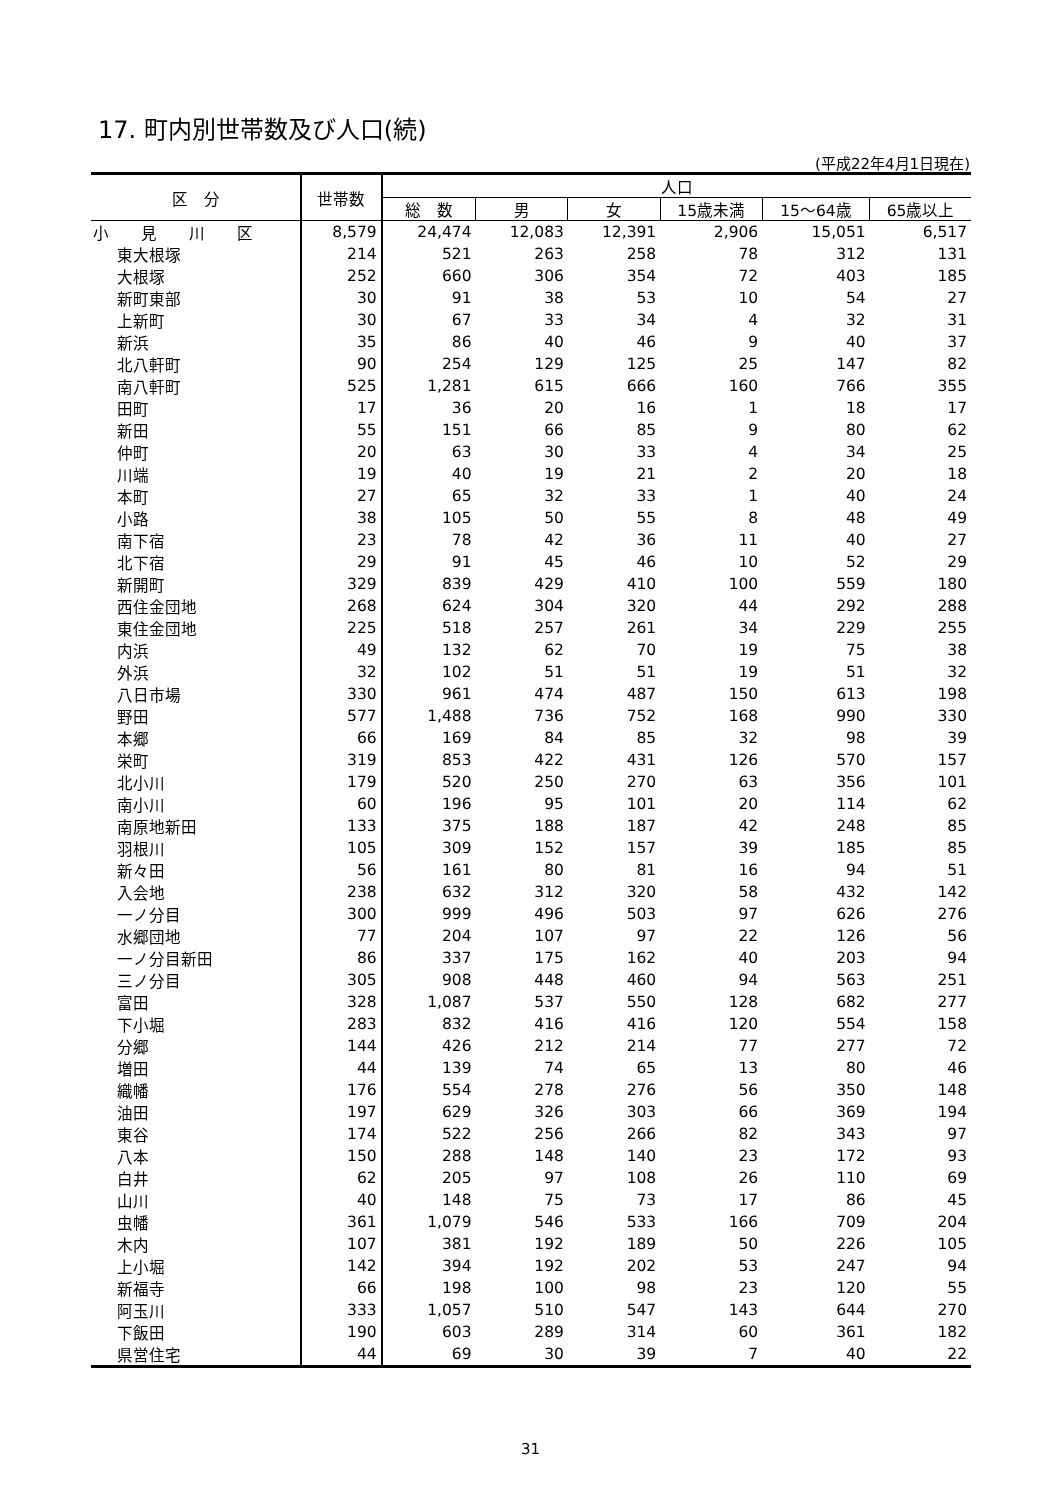17. 町内別世帯数及び人口(続)
(平成22年4月1日現在)
| 区 分 | 世帯数 | 人口 | | | | | |
| --- | --- | --- | --- | --- | --- | --- | --- |
| | | 総 数 | 男 | 女 | 15歳未満 | 15～64歳 | 65歳以上 |
| 小 見 川 区 | 8,579 | 24,474 | 12,083 | 12,391 | 2,906 | 15,051 | 6,517 |
| 東大根塚 | 214 | 521 | 263 | 258 | 78 | 312 | 131 |
| 大根塚 | 252 | 660 | 306 | 354 | 72 | 403 | 185 |
| 新町東部 | 30 | 91 | 38 | 53 | 10 | 54 | 27 |
| 上新町 | 30 | 67 | 33 | 34 | 4 | 32 | 31 |
| 新浜 | 35 | 86 | 40 | 46 | 9 | 40 | 37 |
| 北八軒町 | 90 | 254 | 129 | 125 | 25 | 147 | 82 |
| 南八軒町 | 525 | 1,281 | 615 | 666 | 160 | 766 | 355 |
| 田町 | 17 | 36 | 20 | 16 | 1 | 18 | 17 |
| 新田 | 55 | 151 | 66 | 85 | 9 | 80 | 62 |
| 仲町 | 20 | 63 | 30 | 33 | 4 | 34 | 25 |
| 川端 | 19 | 40 | 19 | 21 | 2 | 20 | 18 |
| 本町 | 27 | 65 | 32 | 33 | 1 | 40 | 24 |
| 小路 | 38 | 105 | 50 | 55 | 8 | 48 | 49 |
| 南下宿 | 23 | 78 | 42 | 36 | 11 | 40 | 27 |
| 北下宿 | 29 | 91 | 45 | 46 | 10 | 52 | 29 |
| 新開町 | 329 | 839 | 429 | 410 | 100 | 559 | 180 |
| 西住金団地 | 268 | 624 | 304 | 320 | 44 | 292 | 288 |
| 東住金団地 | 225 | 518 | 257 | 261 | 34 | 229 | 255 |
| 内浜 | 49 | 132 | 62 | 70 | 19 | 75 | 38 |
| 外浜 | 32 | 102 | 51 | 51 | 19 | 51 | 32 |
| 八日市場 | 330 | 961 | 474 | 487 | 150 | 613 | 198 |
| 野田 | 577 | 1,488 | 736 | 752 | 168 | 990 | 330 |
| 本郷 | 66 | 169 | 84 | 85 | 32 | 98 | 39 |
| 栄町 | 319 | 853 | 422 | 431 | 126 | 570 | 157 |
| 北小川 | 179 | 520 | 250 | 270 | 63 | 356 | 101 |
| 南小川 | 60 | 196 | 95 | 101 | 20 | 114 | 62 |
| 南原地新田 | 133 | 375 | 188 | 187 | 42 | 248 | 85 |
| 羽根川 | 105 | 309 | 152 | 157 | 39 | 185 | 85 |
| 新々田 | 56 | 161 | 80 | 81 | 16 | 94 | 51 |
| 入会地 | 238 | 632 | 312 | 320 | 58 | 432 | 142 |
| 一ノ分目 | 300 | 999 | 496 | 503 | 97 | 626 | 276 |
| 水郷団地 | 77 | 204 | 107 | 97 | 22 | 126 | 56 |
| 一ノ分目新田 | 86 | 337 | 175 | 162 | 40 | 203 | 94 |
| 三ノ分目 | 305 | 908 | 448 | 460 | 94 | 563 | 251 |
| 富田 | 328 | 1,087 | 537 | 550 | 128 | 682 | 277 |
| 下小堀 | 283 | 832 | 416 | 416 | 120 | 554 | 158 |
| 分郷 | 144 | 426 | 212 | 214 | 77 | 277 | 72 |
| 増田 | 44 | 139 | 74 | 65 | 13 | 80 | 46 |
| 織幡 | 176 | 554 | 278 | 276 | 56 | 350 | 148 |
| 油田 | 197 | 629 | 326 | 303 | 66 | 369 | 194 |
| 東谷 | 174 | 522 | 256 | 266 | 82 | 343 | 97 |
| 八本 | 150 | 288 | 148 | 140 | 23 | 172 | 93 |
| 白井 | 62 | 205 | 97 | 108 | 26 | 110 | 69 |
| 山川 | 40 | 148 | 75 | 73 | 17 | 86 | 45 |
| 虫幡 | 361 | 1,079 | 546 | 533 | 166 | 709 | 204 |
| 木内 | 107 | 381 | 192 | 189 | 50 | 226 | 105 |
| 上小堀 | 142 | 394 | 192 | 202 | 53 | 247 | 94 |
| 新福寺 | 66 | 198 | 100 | 98 | 23 | 120 | 55 |
| 阿玉川 | 333 | 1,057 | 510 | 547 | 143 | 644 | 270 |
| 下飯田 | 190 | 603 | 289 | 314 | 60 | 361 | 182 |
| 県営住宅 | 44 | 69 | 30 | 39 | 7 | 40 | 22 |
31